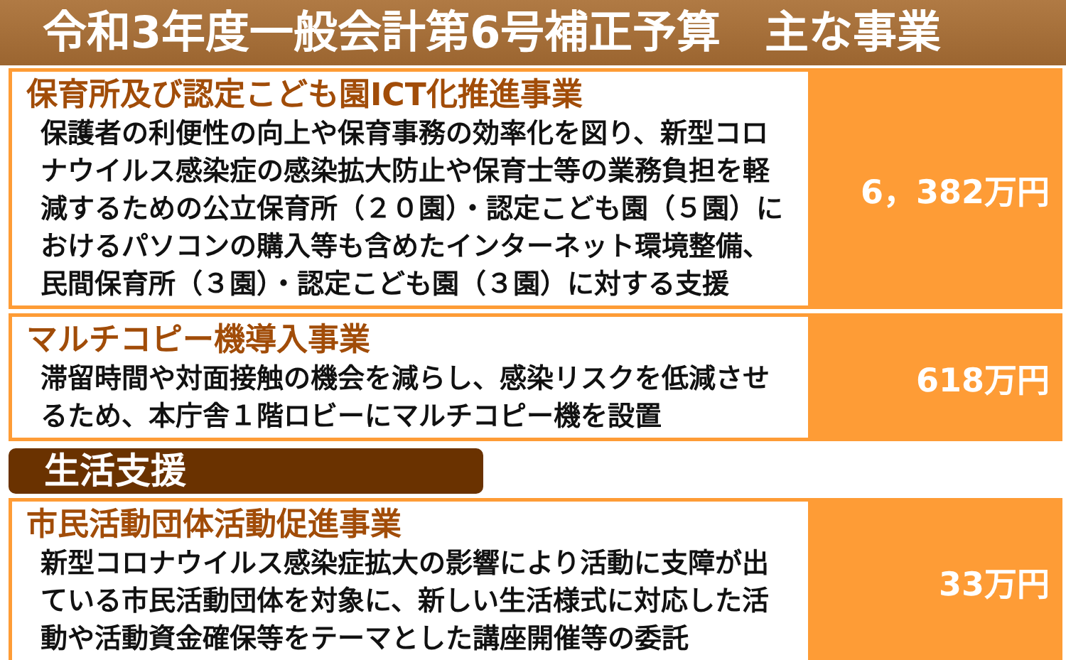令和3年度一般会計第6号補正予算　主な事業
保育所及び認定こども園ICT化推進事業
保護者の利便性の向上や保育事務の効率化を図り、新型コロナウイルス感染症の感染拡大防止や保育士等の業務負担を軽減するための公立保育所（２０園）・認定こども園（５園）におけるパソコンの購入等も含めたインターネット環境整備、民間保育所（３園）・認定こども園（３園）に対する支援
6，382万円
マルチコピー機導入事業
滞留時間や対面接触の機会を減らし、感染リスクを低減させるため、本庁舎１階ロビーにマルチコピー機を設置
618万円
生活支援
市民活動団体活動促進事業
新型コロナウイルス感染症拡大の影響により活動に支障が出ている市民活動団体を対象に、新しい生活様式に対応した活動や活動資金確保等をテーマとした講座開催等の委託
33万円